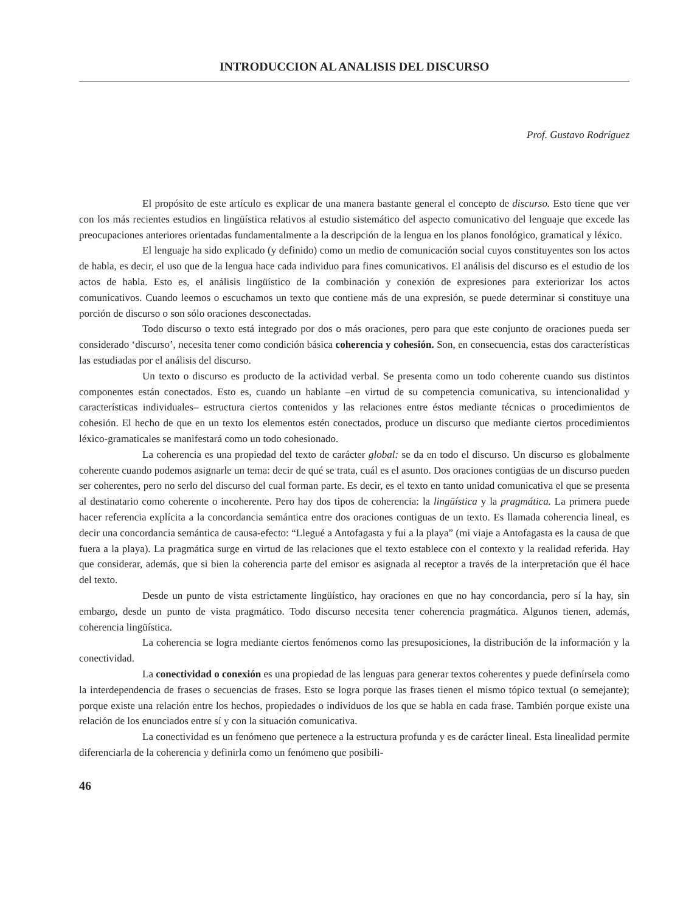INTRODUCCION AL ANALISIS DEL DISCURSO
Prof. Gustavo Rodríguez
El propósito de este artículo es explicar de una manera bastante general el concepto de discurso. Esto tiene que ver con los más recientes estudios en lingüística relativos al estudio sistemático del aspecto comunicativo del lenguaje que excede las preocupaciones anteriores orientadas fundamentalmente a la descripción de la lengua en los planos fonológico, gramatical y léxico.
El lenguaje ha sido explicado (y definido) como un medio de comunicación social cuyos constituyentes son los actos de habla, es decir, el uso que de la lengua hace cada individuo para fines comunicativos. El análisis del discurso es el estudio de los actos de habla. Esto es, el análisis lingüístico de la combinación y conexión de expresiones para exteriorizar los actos comunicativos. Cuando leemos o escuchamos un texto que contiene más de una expresión, se puede determinar si constituye una porción de discurso o son sólo oraciones desconectadas.
Todo discurso o texto está integrado por dos o más oraciones, pero para que este conjunto de oraciones pueda ser considerado ‘discurso’, necesita tener como condición básica coherencia y cohesión. Son, en consecuencia, estas dos características las estudiadas por el análisis del discurso.
Un texto o discurso es producto de la actividad verbal. Se presenta como un todo coherente cuando sus distintos componentes están conectados. Esto es, cuando un hablante –en virtud de su competencia comunicativa, su intencionalidad y características individuales– estructura ciertos contenidos y las relaciones entre éstos mediante técnicas o procedimientos de cohesión. El hecho de que en un texto los elementos estén conectados, produce un discurso que mediante ciertos procedimientos léxico-gramaticales se manifestará como un todo cohesionado.
La coherencia es una propiedad del texto de carácter global: se da en todo el discurso. Un discurso es globalmente coherente cuando podemos asignarle un tema: decir de qué se trata, cuál es el asunto. Dos oraciones contigüas de un discurso pueden ser coherentes, pero no serlo del discurso del cual forman parte. Es decir, es el texto en tanto unidad comunicativa el que se presenta al destinatario como coherente o incoherente. Pero hay dos tipos de coherencia: la lingüística y la pragmática. La primera puede hacer referencia explícita a la concordancia semántica entre dos oraciones contiguas de un texto. Es llamada coherencia lineal, es decir una concordancia semántica de causa-efecto: “Llegué a Antofagasta y fui a la playa” (mi viaje a Antofagasta es la causa de que fuera a la playa). La pragmática surge en virtud de las relaciones que el texto establece con el contexto y la realidad referida. Hay que considerar, además, que si bien la coherencia parte del emisor es asignada al receptor a través de la interpretación que él hace del texto.
Desde un punto de vista estrictamente lingüístico, hay oraciones en que no hay concordancia, pero sí la hay, sin embargo, desde un punto de vista pragmático. Todo discurso necesita tener coherencia pragmática. Algunos tienen, además, coherencia lingüística.
La coherencia se logra mediante ciertos fenómenos como las presuposiciones, la distribución de la información y la conectividad.
La conectividad o conexión es una propiedad de las lenguas para generar textos coherentes y puede definírsela como la interdependencia de frases o secuencias de frases. Esto se logra porque las frases tienen el mismo tópico textual (o semejante); porque existe una relación entre los hechos, propiedades o individuos de los que se habla en cada frase. También porque existe una relación de los enunciados entre sí y con la situación comunicativa.
La conectividad es un fenómeno que pertenece a la estructura profunda y es de carácter lineal. Esta linealidad permite diferenciarla de la coherencia y definirla como un fenómeno que posibili-
46